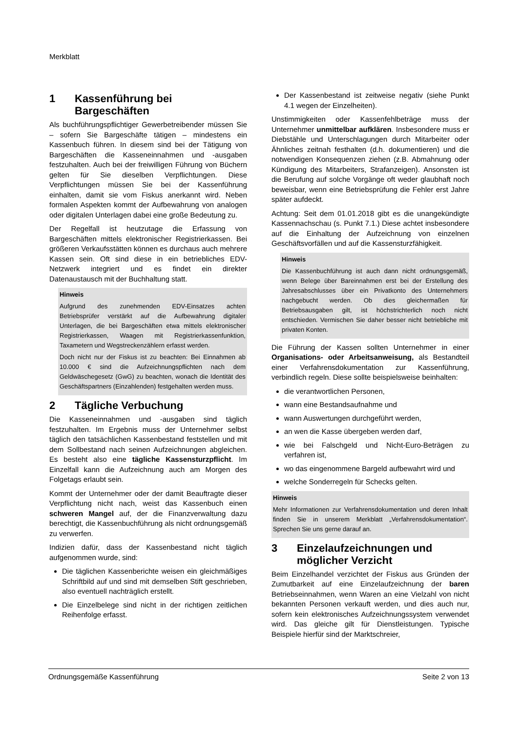Merkblatt
1 Kassenführung bei Bargeschäften
Als buchführungspflichtiger Gewerbetreibender müssen Sie – sofern Sie Bargeschäfte tätigen – mindestens ein Kassenbuch führen. In diesem sind bei der Tätigung von Bargeschäften die Kasseneinnahmen und -ausgaben festzuhalten. Auch bei der freiwilligen Führung von Büchern gelten für Sie dieselben Verpflichtungen. Diese Verpflichtungen müssen Sie bei der Kassenführung einhalten, damit sie vom Fiskus anerkannt wird. Neben formalen Aspekten kommt der Aufbewahrung von analogen oder digitalen Unterlagen dabei eine große Bedeutung zu.
Der Regelfall ist heutzutage die Erfassung von Bargeschäften mittels elektronischer Registrierkassen. Bei größeren Verkaufsstätten können es durchaus auch mehrere Kassen sein. Oft sind diese in ein betriebliches EDV-Netzwerk integriert und es findet ein direkter Datenaustausch mit der Buchhaltung statt.
Hinweis
Aufgrund des zunehmenden EDV-Einsatzes achten Betriebsprüfer verstärkt auf die Aufbewahrung digitaler Unterlagen, die bei Bargeschäften etwa mittels elektronischer Registrierkassen, Waagen mit Registrierkassenfunktion, Taxametern und Wegstreckenzählern erfasst werden.
Doch nicht nur der Fiskus ist zu beachten: Bei Einnahmen ab 10.000 € sind die Aufzeichnungspflichten nach dem Geldwäschegesetz (GwG) zu beachten, wonach die Identität des Geschäftspartners (Einzahlenden) festgehalten werden muss.
2 Tägliche Verbuchung
Die Kasseneinnahmen und -ausgaben sind täglich festzuhalten. Im Ergebnis muss der Unternehmer selbst täglich den tatsächlichen Kassenbestand feststellen und mit dem Sollbestand nach seinen Aufzeichnungen abgleichen. Es besteht also eine tägliche Kassensturzpflicht. Im Einzelfall kann die Aufzeichnung auch am Morgen des Folgetags erlaubt sein.
Kommt der Unternehmer oder der damit Beauftragte dieser Verpflichtung nicht nach, weist das Kassenbuch einen schweren Mangel auf, der die Finanzverwaltung dazu berechtigt, die Kassenbuchführung als nicht ordnungsgemäß zu verwerfen.
Indizien dafür, dass der Kassenbestand nicht täglich aufgenommen wurde, sind:
Die täglichen Kassenberichte weisen ein gleichmäßiges Schriftbild auf und sind mit demselben Stift geschrieben, also eventuell nachträglich erstellt.
Die Einzelbelege sind nicht in der richtigen zeitlichen Reihenfolge erfasst.
Der Kassenbestand ist zeitweise negativ (siehe Punkt 4.1 wegen der Einzelheiten).
Unstimmigkeiten oder Kassenfehlbeträge muss der Unternehmer unmittelbar aufklären. Insbesondere muss er Diebstähle und Unterschlagungen durch Mitarbeiter oder Ähnliches zeitnah festhalten (d.h. dokumentieren) und die notwendigen Konsequenzen ziehen (z.B. Abmahnung oder Kündigung des Mitarbeiters, Strafanzeigen). Ansonsten ist die Berufung auf solche Vorgänge oft weder glaubhaft noch beweisbar, wenn eine Betriebsprüfung die Fehler erst Jahre später aufdeckt.
Achtung: Seit dem 01.01.2018 gibt es die unangekündigte Kassennachschau (s. Punkt 7.1.) Diese achtet insbesondere auf die Einhaltung der Aufzeichnung von einzelnen Geschäftsvorfällen und auf die Kassensturzfähigkeit.
Hinweis
Die Kassenbuchführung ist auch dann nicht ordnungsgemäß, wenn Belege über Bareinnahmen erst bei der Erstellung des Jahresabschlusses über ein Privatkonto des Unternehmers nachgebucht werden. Ob dies gleichermaßen für Betriebsausgaben gilt, ist höchstrichterlich noch nicht entschieden. Vermischen Sie daher besser nicht betriebliche mit privaten Konten.
Die Führung der Kassen sollten Unternehmer in einer Organisations- oder Arbeitsanweisung, als Bestandteil einer Verfahrensdokumentation zur Kassenführung, verbindlich regeln. Diese sollte beispielsweise beinhalten:
die verantwortlichen Personen,
wann eine Bestandsaufnahme und
wann Auswertungen durchgeführt werden,
an wen die Kasse übergeben werden darf,
wie bei Falschgeld und Nicht-Euro-Beträgen zu verfahren ist,
wo das eingenommene Bargeld aufbewahrt wird und
welche Sonderregeln für Schecks gelten.
Hinweis
Mehr Informationen zur Verfahrensdokumentation und deren Inhalt finden Sie in unserem Merkblatt „Verfahrensdokumentation“. Sprechen Sie uns gerne darauf an.
3 Einzelaufzeichnungen und möglicher Verzicht
Beim Einzelhandel verzichtet der Fiskus aus Gründen der Zumutbarkeit auf eine Einzelaufzeichnung der baren Betriebseinnahmen, wenn Waren an eine Vielzahl von nicht bekannten Personen verkauft werden, und dies auch nur, sofern kein elektronisches Aufzeichnungssystem verwendet wird. Das gleiche gilt für Dienstleistungen. Typische Beispiele hierfür sind der Marktschreier,
Ordnungsgemäße Kassenführung Seite 2 von 13